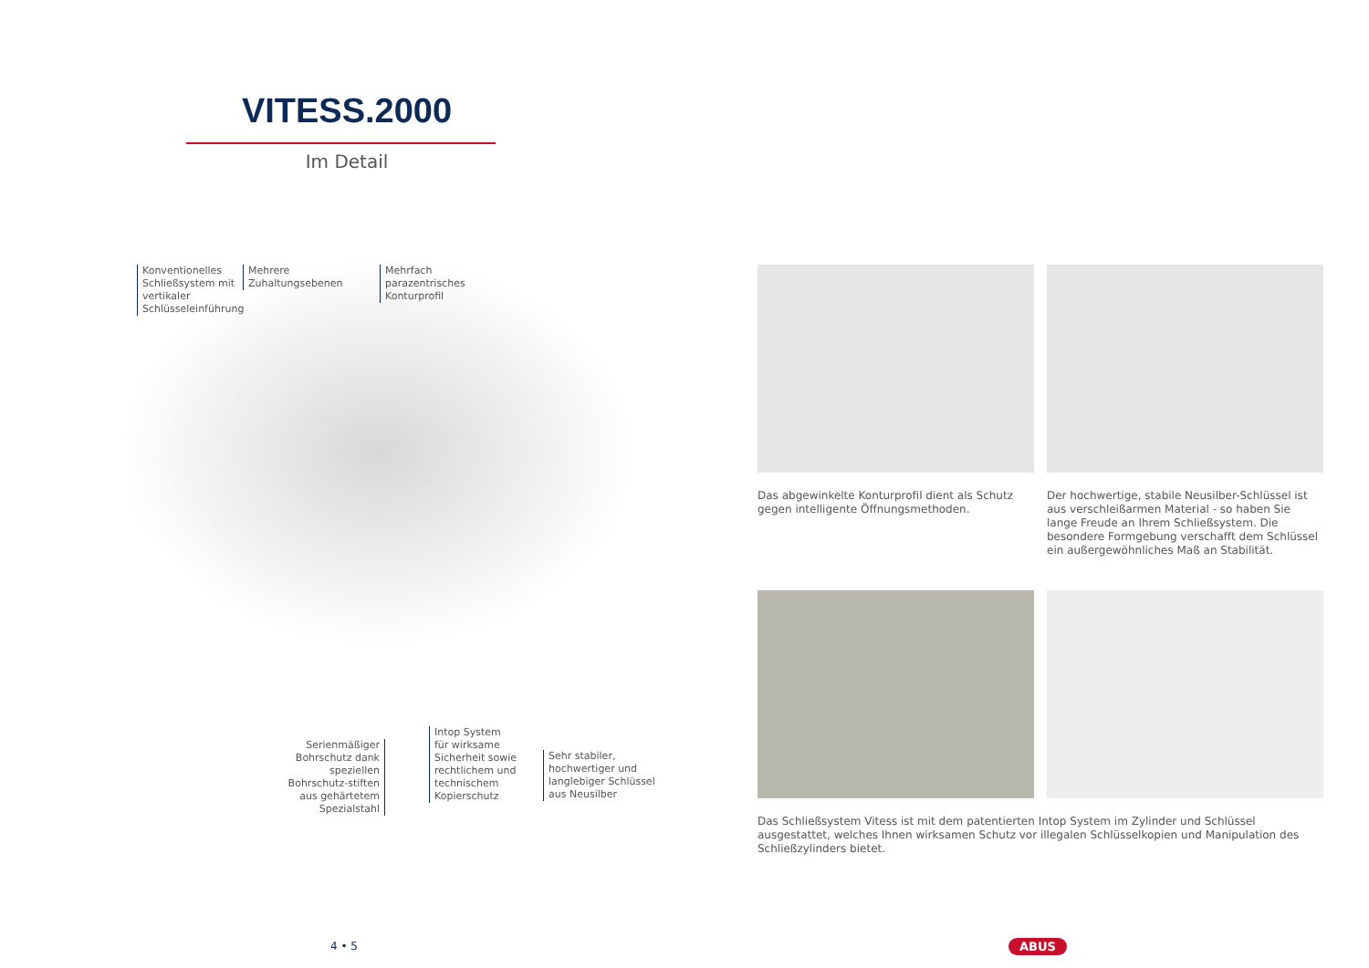VITESS.2000
Im Detail
Konventionelles
Schließsystem mit
vertikaler
Schlüsseleinführung
Mehrere
Zuhaltungsebenen
Mehrfach
parazentrisches
Konturprofil
Serienmäßiger Bohrschutz dank speziellen Bohrschutz-stiften aus gehärtetem Spezialstahl
Intop System
für wirksame
Sicherheit sowie
rechtlichem und
technischem
Kopierschutz
Sehr stabiler,
hochwertiger und
langlebiger Schlüssel
aus Neusilber
4 • 5
Das abgewinkelte Konturprofil dient als Schutz gegen intelligente Öffnungsmethoden.
Der hochwertige, stabile Neusilber-Schlüssel ist aus verschleißarmen Material - so haben Sie lange Freude an Ihrem Schließsystem. Die besondere Formgebung verschafft dem Schlüssel ein außergewöhnliches Maß an Stabilität.
Das Schließsystem Vitess ist mit dem patentierten Intop System im Zylinder und Schlüssel ausgestattet, welches Ihnen wirksamen Schutz vor illegalen Schlüsselkopien und Manipulation des Schließzylinders bietet.
ABUS